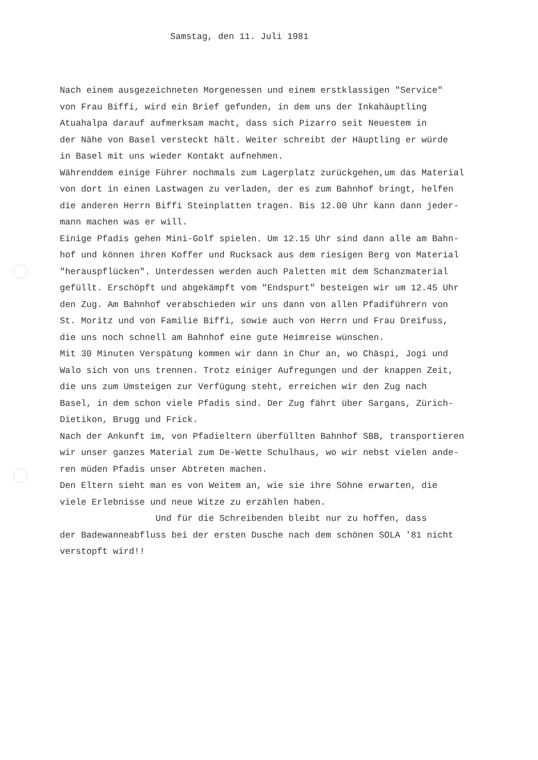Samstag, den 11. Juli 1981
Nach einem ausgezeichneten Morgenessen und einem erstklassigen "Service" von Frau Biffi, wird ein Brief gefunden, in dem uns der Inkahäuptling Atuahalpa darauf aufmerksam macht, dass sich Pizarro seit Neuestem in der Nähe von Basel versteckt hält. Weiter schreibt der Häuptling er würde in Basel mit uns wieder Kontakt aufnehmen. Währenddem einige Führer nochmals zum Lagerplatz zurückgehen,um das Material von dort in einen Lastwagen zu verladen, der es zum Bahnhof bringt, helfen die anderen Herrn Biffi Steinplatten tragen. Bis 12.00 Uhr kann dann jeder- mann machen was er will. Einige Pfadis gehen Mini-Golf spielen. Um 12.15 Uhr sind dann alle am Bahn- hof und können ihren Koffer und Rucksack aus dem riesigen Berg von Material "herauspflücken". Unterdessen werden auch Paletten mit dem Schanzmaterial gefüllt. Erschöpft und abgekämpft vom "Endspurt" besteigen wir um 12.45 Uhr den Zug. Am Bahnhof verabschieden wir uns dann von allen Pfadiführern von St. Moritz und von Familie Biffi, sowie auch von Herrn und Frau Dreifuss, die uns noch schnell am Bahnhof eine gute Heimreise wünschen. Mit 30 Minuten Verspätung kommen wir dann in Chur an, wo Chäspi, Jogi und Walo sich von uns trennen. Trotz einiger Aufregungen und der knappen Zeit, die uns zum Umsteigen zur Verfügung steht, erreichen wir den Zug nach Basel, in dem schon viele Pfadis sind. Der Zug fährt über Sargans, Zürich- Dietikon, Brugg und Frick. Nach der Ankunft im, von Pfadieltern überfüllten Bahnhof SBB, transportieren wir unser ganzes Material zum De-Wette Schulhaus, wo wir nebst vielen ande- ren müden Pfadis unser Abtreten machen. Den Eltern sieht man es von Weitem an, wie sie ihre Söhne erwarten, die viele Erlebnisse und neue Witze zu erzählen haben. Und für die Schreibenden bleibt nur zu hoffen, dass der Badewanneabfluss bei der ersten Dusche nach dem schönen SOLA '81 nicht verstopft wird!!